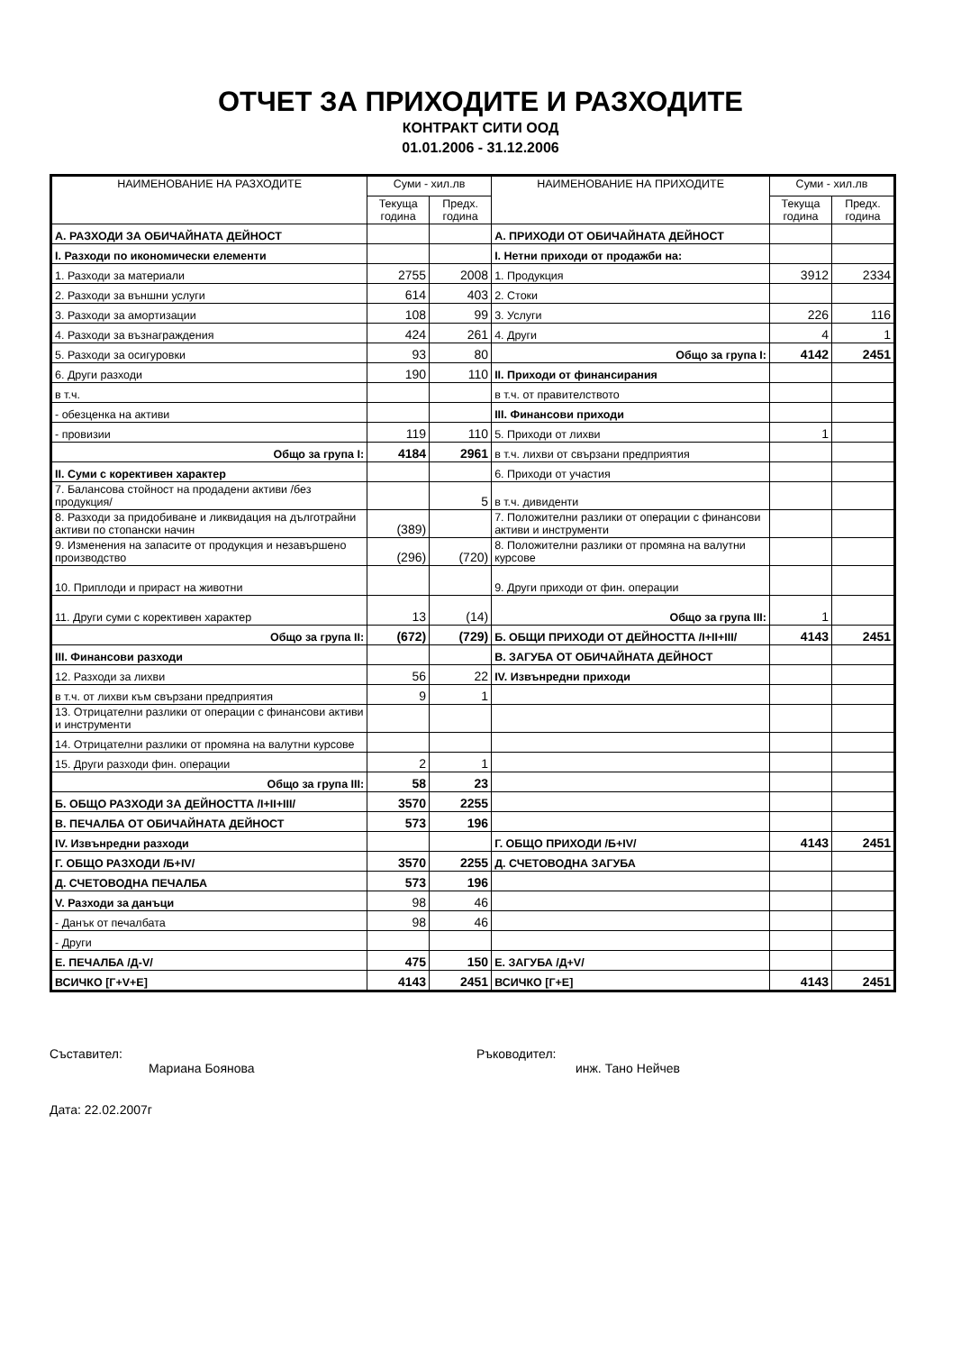ОТЧЕТ ЗА ПРИХОДИТЕ И РАЗХОДИТЕ
КОНТРАКТ СИТИ ООД
01.01.2006 - 31.12.2006
| НАИМЕНОВАНИЕ НА РАЗХОДИТЕ | Суми - хил.лв | | НАИМЕНОВАНИЕ НА ПРИХОДИТЕ | Суми - хил.лв | |
| --- | --- | --- | --- | --- | --- |
| | Текуща година | Предх. година | | Текуща година | Предх. година |
| А. РАЗХОДИ ЗА ОБИЧАЙНАТА ДЕЙНОСТ | | | А. ПРИХОДИ ОТ ОБИЧАЙНАТА ДЕЙНОСТ | | |
| I. Разходи по икономически елементи | | | I. Нетни приходи от продажби на: | | |
| 1. Разходи за материали | 2755 | 2008 | 1. Продукция | 3912 | 2334 |
| 2. Разходи за външни услуги | 614 | 403 | 2. Стоки | | |
| 3. Разходи за амортизации | 108 | 99 | 3. Услуги | 226 | 116 |
| 4. Разходи за възнаграждения | 424 | 261 | 4. Други | 4 | 1 |
| 5. Разходи за осигуровки | 93 | 80 | Общо за група I: | 4142 | 2451 |
| 6. Други разходи | 190 | 110 | II. Приходи от финансирания | | |
| в т.ч. | | | в т.ч. от правителството | | |
| - обезценка на активи | | | III. Финансови приходи | | |
| - провизии | 119 | 110 | 5. Приходи от лихви | 1 | |
| Общо за група I: | 4184 | 2961 | в т.ч. лихви от свързани предприятия | | |
| II. Суми с корективен характер | | | 6. Приходи от участия | | |
| 7. Балансова стойност на продадени активи /без продукция/ | | 5 | в т.ч. дивиденти | | |
| 8. Разходи за придобиване и ликвидация на дълготрайни активи по стопански начин | (389) | | 7. Положителни разлики от операции с финансови активи и инструменти | | |
| 9. Изменения на запасите от продукция и незавършено производство | (296) | (720) | 8. Положителни разлики от промяна на валутни курсове | | |
| 10. Приплоди и прираст на животни | | | 9. Други приходи от фин. операции | | |
| 11. Други суми с корективен характер | 13 | (14) | Общо за група III: | 1 | |
| Общо за група II: | (672) | (729) | Б. ОБЩИ ПРИХОДИ ОТ ДЕЙНОСТТА /I+II+III/ | 4143 | 2451 |
| III. Финансови разходи | | | В. ЗАГУБА ОТ ОБИЧАЙНАТА ДЕЙНОСТ | | |
| 12. Разходи за лихви | 56 | 22 | IV. Извънредни приходи | | |
| в т.ч. от лихви към свързани предприятия | 9 | 1 | | | |
| 13. Отрицателни разлики от операции с финансови активи и инструменти | | | | | |
| 14. Отрицателни разлики от промяна на валутни курсове | | | | | |
| 15. Други разходи фин. операции | 2 | 1 | | | |
| Общо за група III: | 58 | 23 | | | |
| Б. ОБЩО РАЗХОДИ ЗА ДЕЙНОСТТА /I+II+III/ | 3570 | 2255 | | | |
| В. ПЕЧАЛБА ОТ ОБИЧАЙНАТА ДЕЙНОСТ | 573 | 196 | | | |
| IV. Извънредни разходи | | | Г. ОБЩО ПРИХОДИ /Б+IV/ | 4143 | 2451 |
| Г. ОБЩО РАЗХОДИ /Б+IV/ | 3570 | 2255 | Д. СЧЕТОВОДНА ЗАГУБА | | |
| Д. СЧЕТОВОДНА ПЕЧАЛБА | 573 | 196 | | | |
| V. Разходи за данъци | 98 | 46 | | | |
| - Данък от печалбата | 98 | 46 | | | |
| - Други | | | | | |
| Е. ПЕЧАЛБА /Д-V/ | 475 | 150 | Е. ЗАГУБА /Д+V/ | | |
| ВСИЧКО [Г+V+Е] | 4143 | 2451 | ВСИЧКО [Г+Е] | 4143 | 2451 |
Съставител:
Мариана Боянова
Ръководител:
инж. Тано Нейчев
Дата: 22.02.2007г